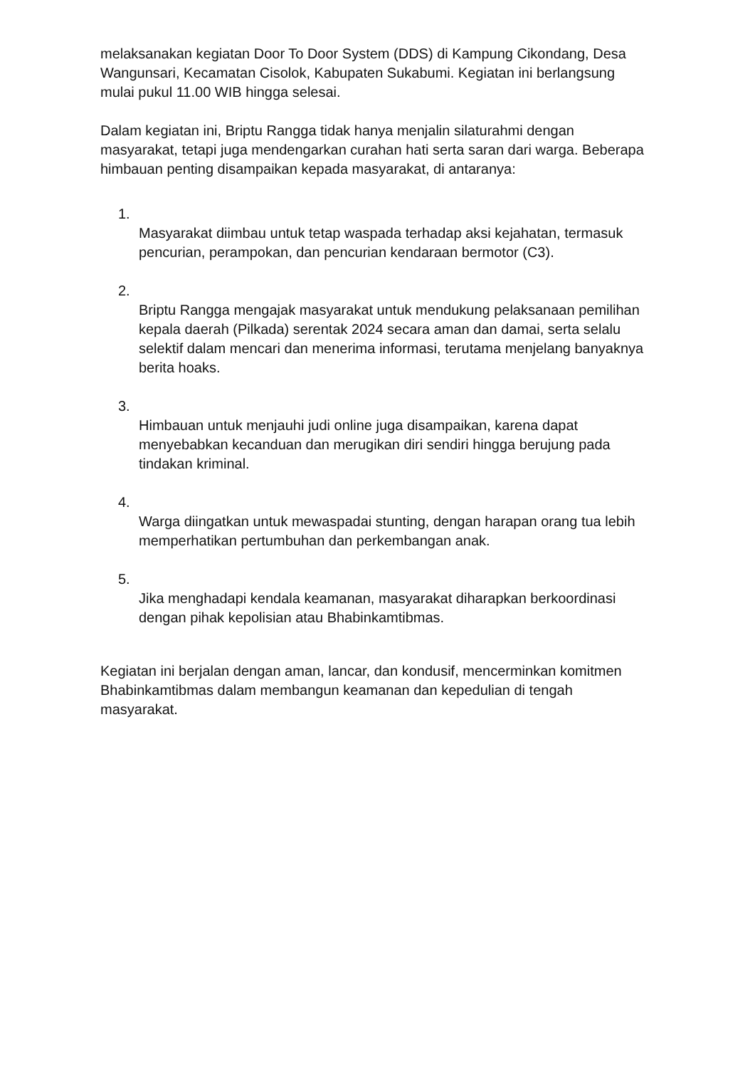melaksanakan kegiatan Door To Door System (DDS) di Kampung Cikondang, Desa Wangunsari, Kecamatan Cisolok, Kabupaten Sukabumi. Kegiatan ini berlangsung mulai pukul 11.00 WIB hingga selesai.
Dalam kegiatan ini, Briptu Rangga tidak hanya menjalin silaturahmi dengan masyarakat, tetapi juga mendengarkan curahan hati serta saran dari warga. Beberapa himbauan penting disampaikan kepada masyarakat, di antaranya:
1.
Masyarakat diimbau untuk tetap waspada terhadap aksi kejahatan, termasuk pencurian, perampokan, dan pencurian kendaraan bermotor (C3).
2.
Briptu Rangga mengajak masyarakat untuk mendukung pelaksanaan pemilihan kepala daerah (Pilkada) serentak 2024 secara aman dan damai, serta selalu selektif dalam mencari dan menerima informasi, terutama menjelang banyaknya berita hoaks.
3.
Himbauan untuk menjauhi judi online juga disampaikan, karena dapat menyebabkan kecanduan dan merugikan diri sendiri hingga berujung pada tindakan kriminal.
4.
Warga diingatkan untuk mewaspadai stunting, dengan harapan orang tua lebih memperhatikan pertumbuhan dan perkembangan anak.
5.
Jika menghadapi kendala keamanan, masyarakat diharapkan berkoordinasi dengan pihak kepolisian atau Bhabinkamtibmas.
Kegiatan ini berjalan dengan aman, lancar, dan kondusif, mencerminkan komitmen Bhabinkamtibmas dalam membangun keamanan dan kepedulian di tengah masyarakat.